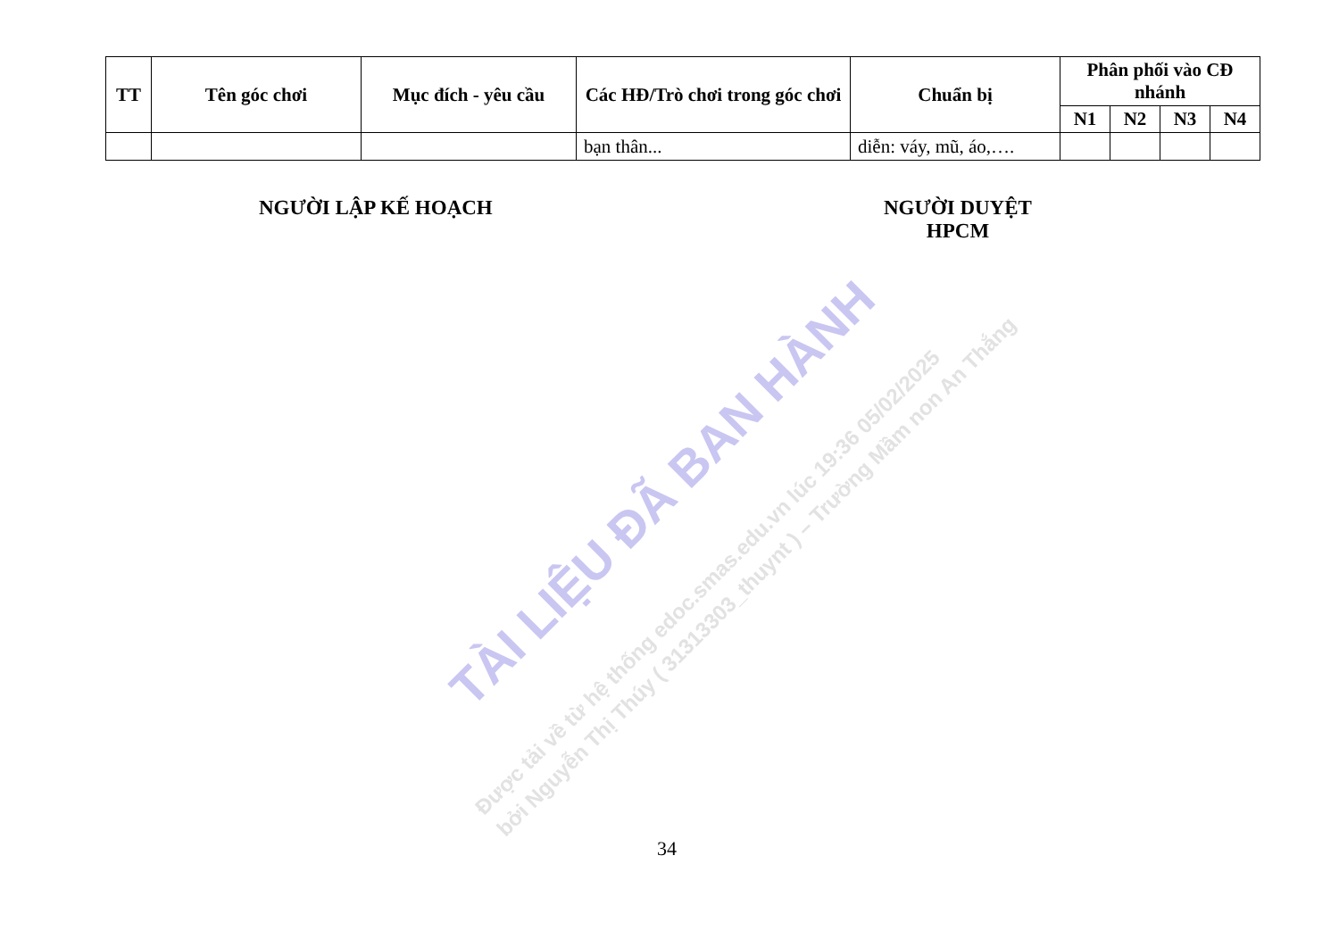| TT | Tên góc chơi | Mục đích - yêu cầu | Các HĐ/Trò chơi trong góc chơi | Chuẩn bị | Phân phối vào CĐ nhánh | | | |
| --- | --- | --- | --- | --- | --- | --- | --- | --- |
| | | | | | N1 | N2 | N3 | N4 |
| | | | bạn thân... | diễn: váy, mũ, áo,…. | | | | |
NGƯỜI LẬP KẾ HOẠCH
NGƯỜI DUYỆT
HPCM
TÀI LIỆU ĐÃ BAN HÀNH
Được tải về từ hệ thống edoc.smas.edu.vn lúc 19:36 05/02/2025
bởi Nguyễn Thị Thúy ( 31313303_thuynt ) – Trường Mầm non An Thắng
34